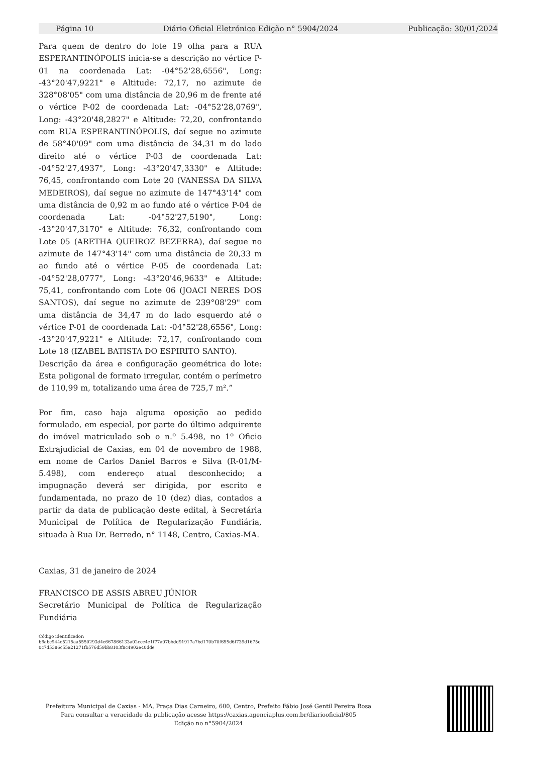Página 10 Diário Oficial Eletrónico Edição n° 5904/2024 Publicação: 30/01/2024
Para quem de dentro do lote 19 olha para a RUA ESPERANTINÓPOLIS inicia-se a descrição no vértice P-01 na coordenada Lat: -04°52'28,6556", Long: -43°20'47,9221" e Altitude: 72,17, no azimute de 328°08'05" com uma distância de 20,96 m de frente até o vértice P-02 de coordenada Lat: -04°52'28,0769", Long: -43°20'48,2827" e Altitude: 72,20, confrontando com RUA ESPERANTINÓPOLIS, daí segue no azimute de 58°40'09" com uma distância de 34,31 m do lado direito até o vértice P-03 de coordenada Lat: -04°52'27,4937", Long: -43°20'47,3330" e Altitude: 76,45, confrontando com Lote 20 (VANESSA DA SILVA MEDEIROS), daí segue no azimute de 147°43'14" com uma distância de 0,92 m ao fundo até o vértice P-04 de coordenada Lat: -04°52'27,5190", Long: -43°20'47,3170" e Altitude: 76,32, confrontando com Lote 05 (ARETHA QUEIROZ BEZERRA), daí segue no azimute de 147°43'14" com uma distância de 20,33 m ao fundo até o vértice P-05 de coordenada Lat: -04°52'28,0777", Long: -43°20'46,9633" e Altitude: 75,41, confrontando com Lote 06 (JOACI NERES DOS SANTOS), daí segue no azimute de 239°08'29" com uma distância de 34,47 m do lado esquerdo até o vértice P-01 de coordenada Lat: -04°52'28,6556", Long: -43°20'47,9221" e Altitude: 72,17, confrontando com Lote 18 (IZABEL BATISTA DO ESPIRITO SANTO).
Descrição da área e configuração geométrica do lote: Esta poligonal de formato irregular, contém o perímetro de 110,99 m, totalizando uma área de 725,7 m².”
Por fim, caso haja alguma oposição ao pedido formulado, em especial, por parte do último adquirente do imóvel matriculado sob o n.º 5.498, no 1º Oficio Extrajudicial de Caxias, em 04 de novembro de 1988, em nome de Carlos Daniel Barros e Silva (R-01/M-5.498), com endereço atual desconhecido; a impugnação deverá ser dirigida, por escrito e fundamentada, no prazo de 10 (dez) dias, contados a partir da data de publicação deste edital, à Secretária Municipal de Política de Regularização Fundiária, situada à Rua Dr. Berredo, n° 1148, Centro, Caxias-MA.
Caxias, 31 de janeiro de 2024
FRANCISCO DE ASSIS ABREU JÚNIOR
Secretário Municipal de Política de Regularização Fundiária
Código identificador:
b6abc944e5215aa5550293d4c667866133a02ccc4e1f77a07bbdd91917a7bd170b70f655d6f739d1675e0c7d5386c55a21271fb576d59bb8103f8c4902e40dde
Prefeitura Municipal de Caxias - MA, Praça Dias Carneiro, 600, Centro, Prefeito Fábio José Gentil Pereira Rosa
Para consultar a veracidade da publicação acesse https://caxias.agenciaplus.com.br/diariooficial/805
Edição no n°5904/2024